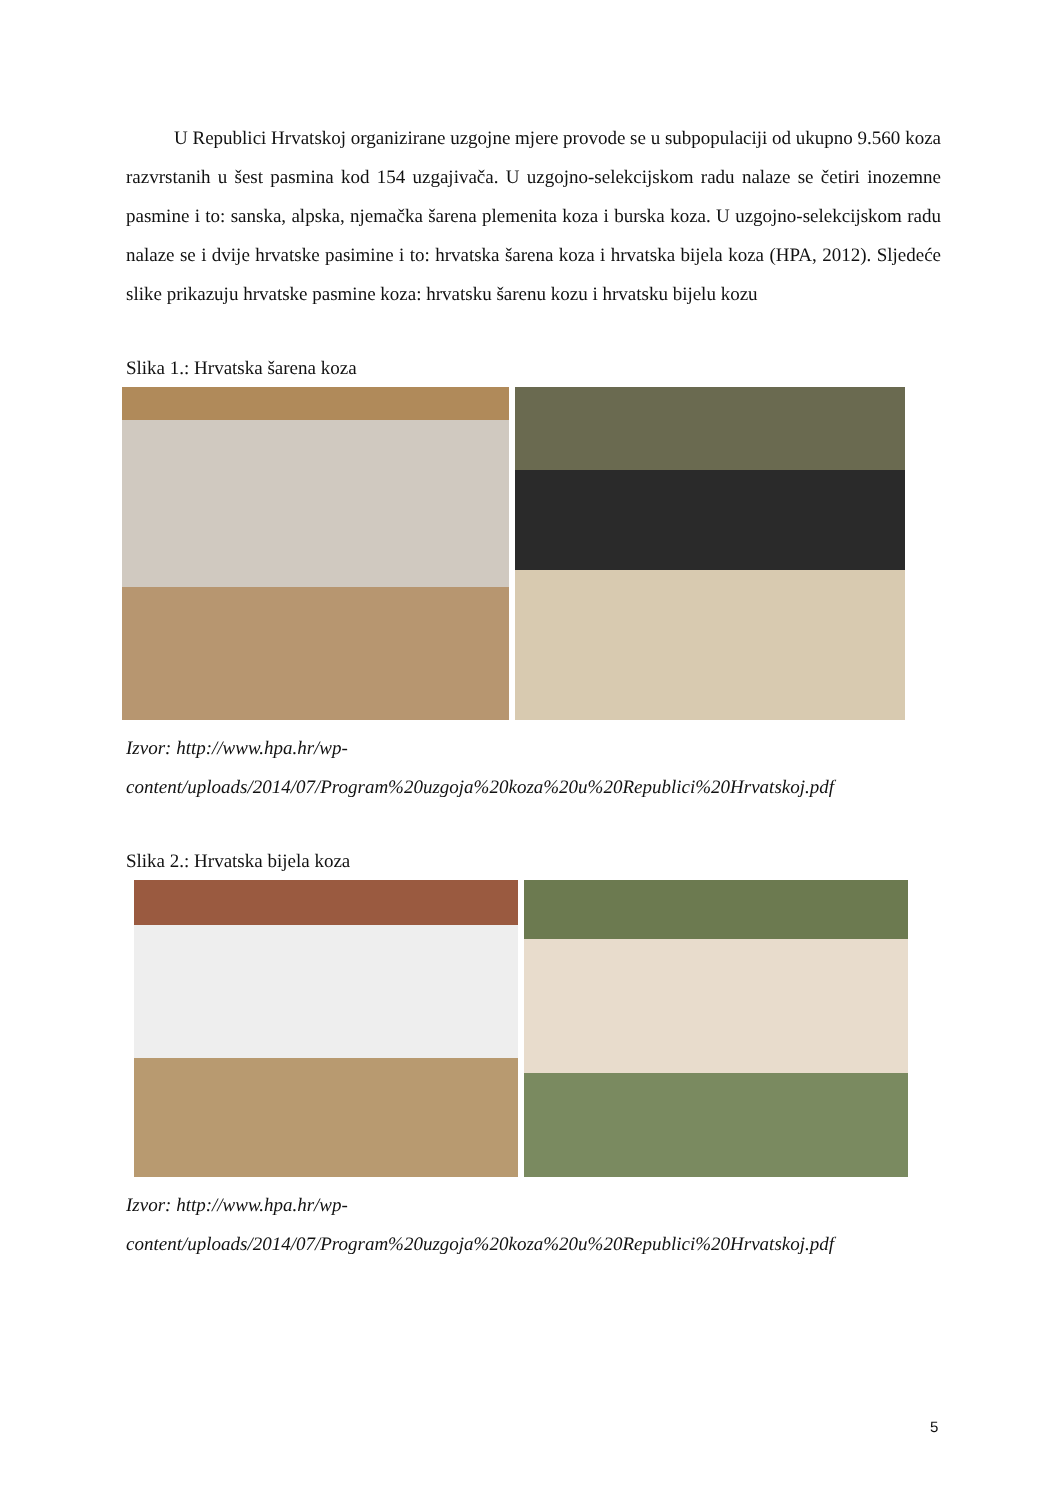U Republici Hrvatskoj organizirane uzgojne mjere provode se u subpopulaciji od ukupno 9.560 koza razvrstanih u šest pasmina kod 154 uzgajivača. U uzgojno-selekcijskom radu nalaze se četiri inozemne pasmine i to: sanska, alpska, njemačka šarena plemenita koza i burska koza. U uzgojno-selekcijskom radu nalaze se i dvije hrvatske pasimine i to: hrvatska šarena koza i hrvatska bijela koza (HPA, 2012). Sljedeće slike prikazuju hrvatske pasmine koza: hrvatsku šarenu kozu i hrvatsku bijelu kozu
Slika 1.: Hrvatska šarena koza
Izvor: http://www.hpa.hr/wp-
content/uploads/2014/07/Program%20uzgoja%20koza%20u%20Republici%20Hrvatskoj.pdf
Slika 2.: Hrvatska bijela koza
Izvor: http://www.hpa.hr/wp-
content/uploads/2014/07/Program%20uzgoja%20koza%20u%20Republici%20Hrvatskoj.pdf
5